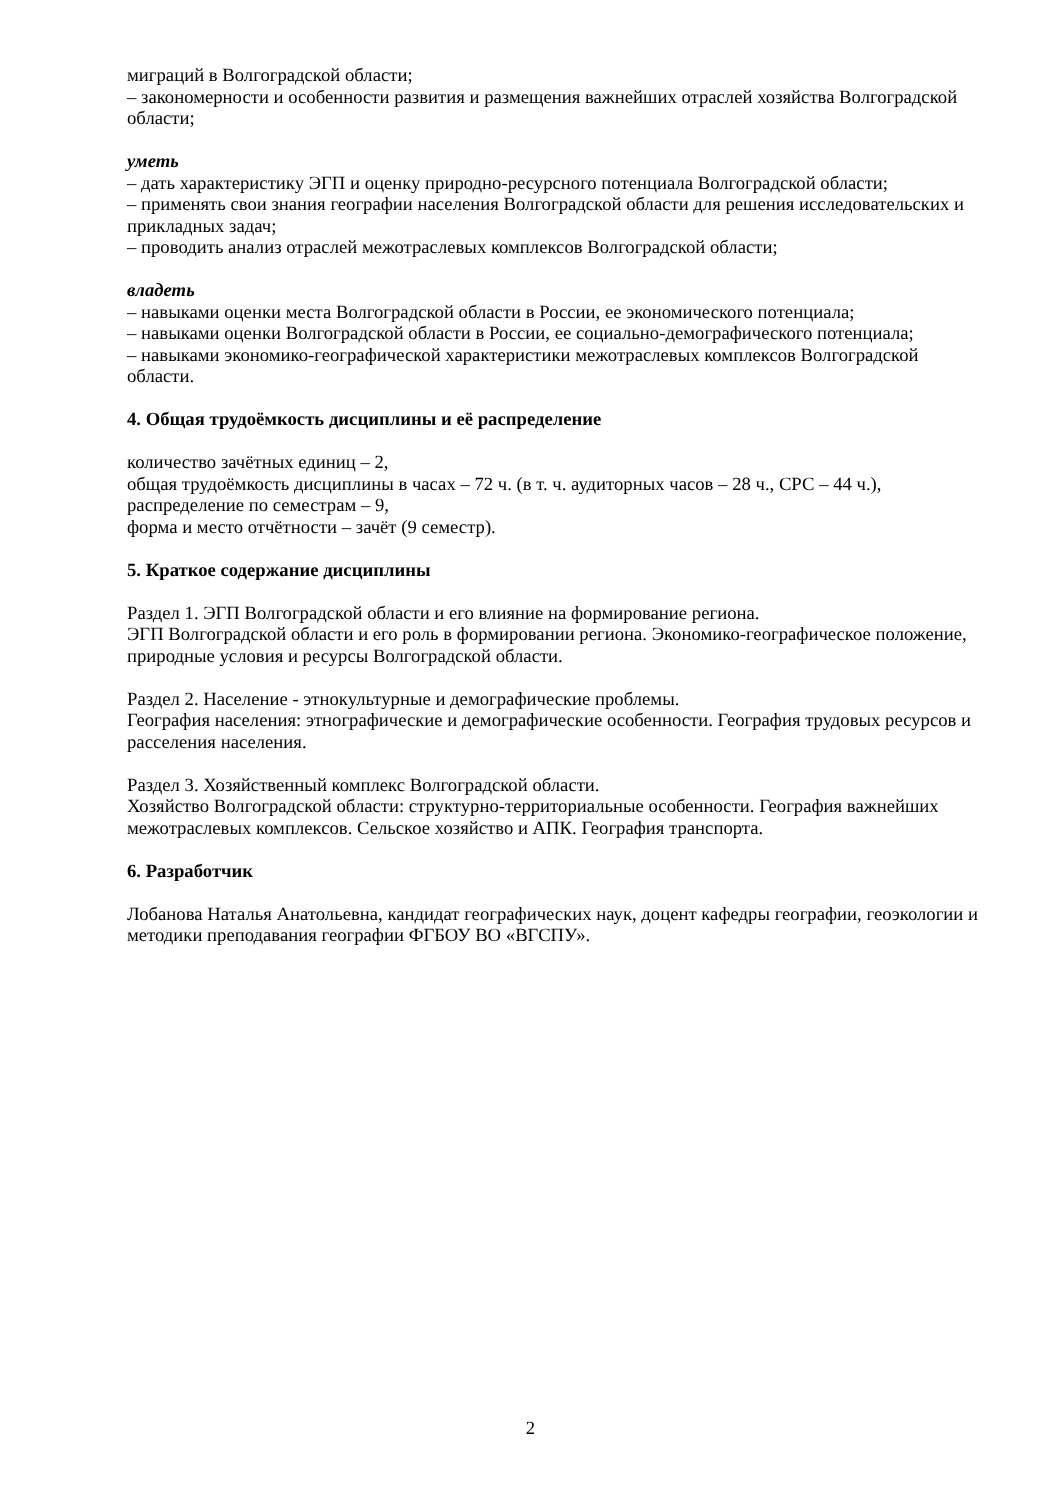миграций в Волгоградской области;
– закономерности и особенности развития и размещения важнейших отраслей хозяйства Волгоградской области;
уметь
– дать характеристику ЭГП и оценку природно-ресурсного потенциала Волгоградской области;
– применять свои знания географии населения Волгоградской области для решения исследовательских и прикладных задач;
– проводить анализ отраслей межотраслевых комплексов Волгоградской области;
владеть
– навыками оценки места Волгоградской области в России, ее экономического потенциала;
– навыками оценки Волгоградской области в России, ее социально-демографического потенциала;
– навыками экономико-географической характеристики межотраслевых комплексов Волгоградской области.
4. Общая трудоёмкость дисциплины и её распределение
количество зачётных единиц – 2,
общая трудоёмкость дисциплины в часах – 72 ч. (в т. ч. аудиторных часов – 28 ч., СРС – 44 ч.),
распределение по семестрам – 9,
форма и место отчётности – зачёт (9 семестр).
5. Краткое содержание дисциплины
Раздел 1. ЭГП Волгоградской области и его влияние на формирование региона.
ЭГП Волгоградской области и его роль в формировании региона. Экономико-географическое положение, природные условия и ресурсы Волгоградской области.
Раздел 2. Население - этнокультурные и демографические проблемы.
География населения: этнографические и демографические особенности. География трудовых ресурсов и расселения населения.
Раздел 3. Хозяйственный комплекс Волгоградской области.
Хозяйство Волгоградской области: структурно-территориальные особенности. География важнейших межотраслевых комплексов. Сельское хозяйство и АПК. География транспорта.
6. Разработчик
Лобанова Наталья Анатольевна, кандидат географических наук, доцент кафедры географии, геоэкологии и методики преподавания географии ФГБОУ ВО «ВГСПУ».
2